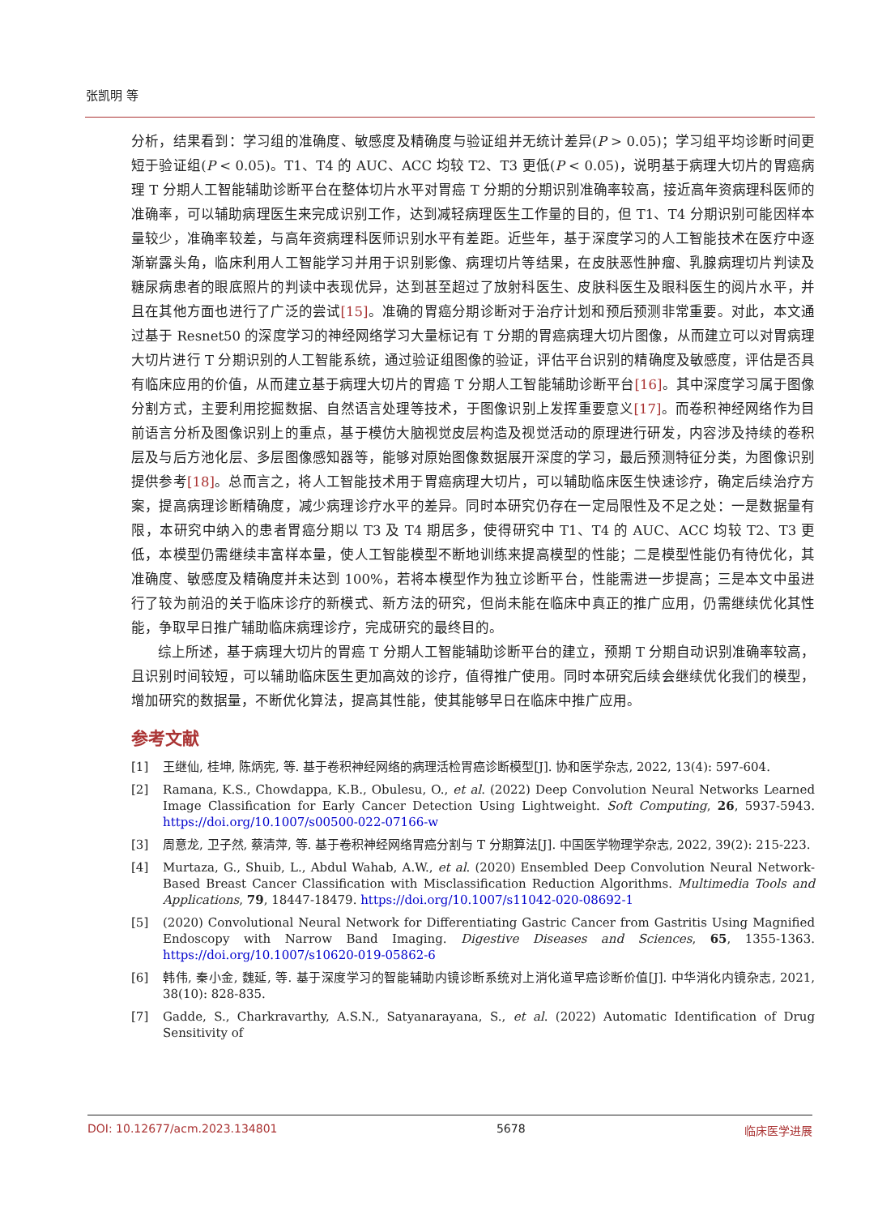张凯明 等
分析，结果看到：学习组的准确度、敏感度及精确度与验证组并无统计差异(P > 0.05)；学习组平均诊断时间更短于验证组(P < 0.05)。T1、T4 的 AUC、ACC 均较 T2、T3 更低(P < 0.05)，说明基于病理大切片的胃癌病理 T 分期人工智能辅助诊断平台在整体切片水平对胃癌 T 分期的分期识别准确率较高，接近高年资病理科医师的准确率，可以辅助病理医生来完成识别工作，达到减轻病理医生工作量的目的，但 T1、T4 分期识别可能因样本量较少，准确率较差，与高年资病理科医师识别水平有差距。近些年，基于深度学习的人工智能技术在医疗中逐渐崭露头角，临床利用人工智能学习并用于识别影像、病理切片等结果，在皮肤恶性肿瘤、乳腺病理切片判读及糖尿病患者的眼底照片的判读中表现优异，达到甚至超过了放射科医生、皮肤科医生及眼科医生的阅片水平，并且在其他方面也进行了广泛的尝试[15]。准确的胃癌分期诊断对于治疗计划和预后预测非常重要。对此，本文通过基于 Resnet50 的深度学习的神经网络学习大量标记有 T 分期的胃癌病理大切片图像，从而建立可以对胃病理大切片进行 T 分期识别的人工智能系统，通过验证组图像的验证，评估平台识别的精确度及敏感度，评估是否具有临床应用的价值，从而建立基于病理大切片的胃癌 T 分期人工智能辅助诊断平台[16]。其中深度学习属于图像分割方式，主要利用挖掘数据、自然语言处理等技术，于图像识别上发挥重要意义[17]。而卷积神经网络作为目前语言分析及图像识别上的重点，基于模仿大脑视觉皮层构造及视觉活动的原理进行研发，内容涉及持续的卷积层及与后方池化层、多层图像感知器等，能够对原始图像数据展开深度的学习，最后预测特征分类，为图像识别提供参考[18]。总而言之，将人工智能技术用于胃癌病理大切片，可以辅助临床医生快速诊疗，确定后续治疗方案，提高病理诊断精确度，减少病理诊疗水平的差异。同时本研究仍存在一定局限性及不足之处：一是数据量有限，本研究中纳入的患者胃癌分期以 T3 及 T4 期居多，使得研究中 T1、T4 的 AUC、ACC 均较 T2、T3 更低，本模型仍需继续丰富样本量，使人工智能模型不断地训练来提高模型的性能；二是模型性能仍有待优化，其准确度、敏感度及精确度并未达到 100%，若将本模型作为独立诊断平台，性能需进一步提高；三是本文中虽进行了较为前沿的关于临床诊疗的新模式、新方法的研究，但尚未能在临床中真正的推广应用，仍需继续优化其性能，争取早日推广辅助临床病理诊疗，完成研究的最终目的。
综上所述，基于病理大切片的胃癌 T 分期人工智能辅助诊断平台的建立，预期 T 分期自动识别准确率较高，且识别时间较短，可以辅助临床医生更加高效的诊疗，值得推广使用。同时本研究后续会继续优化我们的模型，增加研究的数据量，不断优化算法，提高其性能，使其能够早日在临床中推广应用。
参考文献
[1] 王继仙, 桂坤, 陈炳宪, 等. 基于卷积神经网络的病理活检胃癌诊断模型[J]. 协和医学杂志, 2022, 13(4): 597-604.
[2] Ramana, K.S., Chowdappa, K.B., Obulesu, O., et al. (2022) Deep Convolution Neural Networks Learned Image Classification for Early Cancer Detection Using Lightweight. Soft Computing, 26, 5937-5943. https://doi.org/10.1007/s00500-022-07166-w
[3] 周意龙, 卫子然, 蔡清萍, 等. 基于卷积神经网络胃癌分割与 T 分期算法[J]. 中国医学物理学杂志, 2022, 39(2): 215-223.
[4] Murtaza, G., Shuib, L., Abdul Wahab, A.W., et al. (2020) Ensembled Deep Convolution Neural Network-Based Breast Cancer Classification with Misclassification Reduction Algorithms. Multimedia Tools and Applications, 79, 18447-18479. https://doi.org/10.1007/s11042-020-08692-1
[5] (2020) Convolutional Neural Network for Differentiating Gastric Cancer from Gastritis Using Magnified Endoscopy with Narrow Band Imaging. Digestive Diseases and Sciences, 65, 1355-1363. https://doi.org/10.1007/s10620-019-05862-6
[6] 韩伟, 秦小金, 魏延, 等. 基于深度学习的智能辅助内镜诊断系统对上消化道早癌诊断价值[J]. 中华消化内镜杂志, 2021, 38(10): 828-835.
[7] Gadde, S., Charkravarthy, A.S.N., Satyanarayana, S., et al. (2022) Automatic Identification of Drug Sensitivity of
DOI: 10.12677/acm.2023.134801 5678 临床医学进展